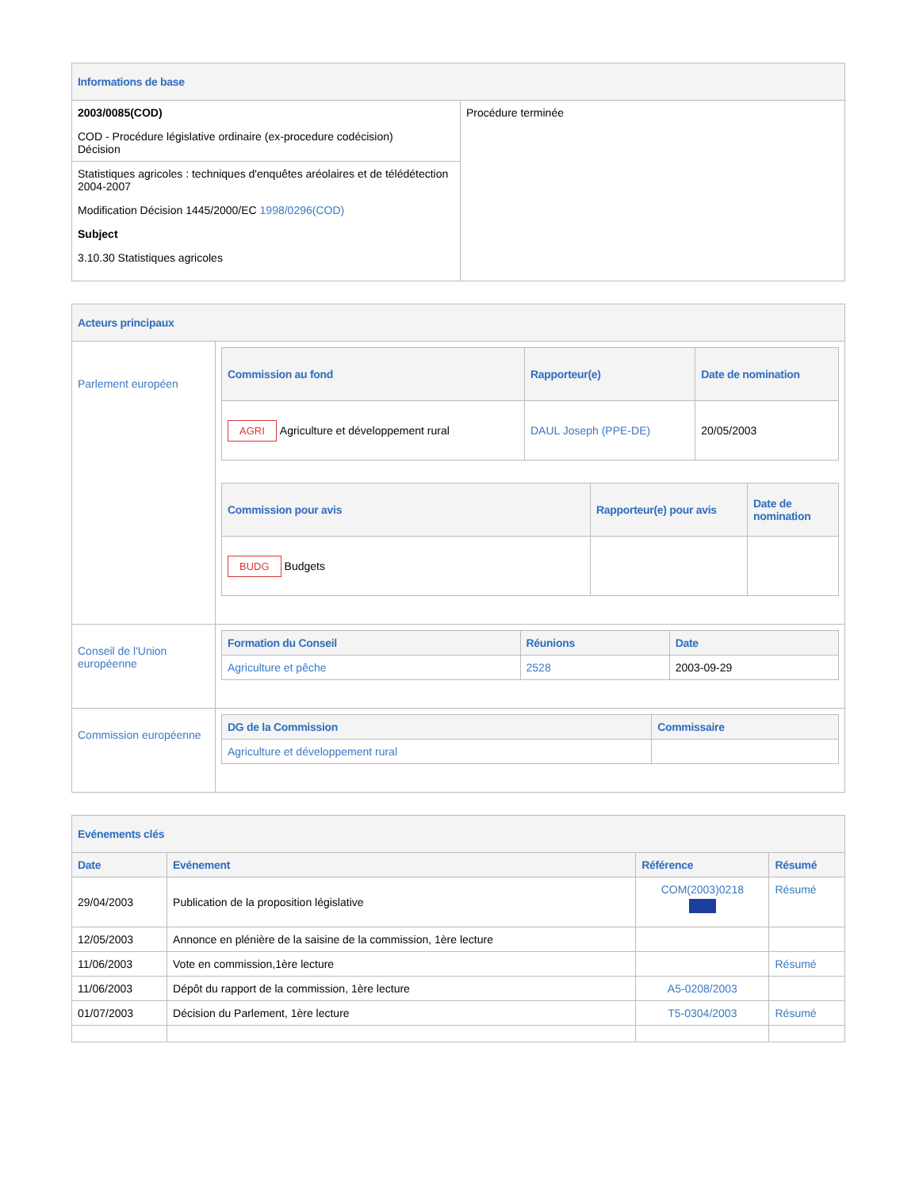| Informations de base | |
| --- | --- |
| 2003/0085(COD) COD - Procédure législative ordinaire (ex-procedure codécision) Décision | Procédure terminée |
| Statistiques agricoles : techniques d'enquêtes aréolaires et de télédétection 2004-2007 Modification Décision 1445/2000/EC 1998/0296(COD) Subject 3.10.30 Statistiques agricoles | |
| Acteurs principaux | |
| --- | --- |
| Parlement européen | / Commission au fond / Rapporteur(e) / Date de nomination / / --- / --- / --- / / AGRI Agriculture et développement rural / DAUL Joseph (PPE-DE) / 20/05/2003 / / Commission pour avis / Rapporteur(e) pour avis / Date de nomination / / --- / --- / --- / / BUDG Budgets / / / |
| Conseil de l'Union européenne | / Formation du Conseil / Réunions / Date / / --- / --- / --- / / Agriculture et pêche / 2528 / 2003-09-29 / |
| Commission européenne | / DG de la Commission / Commissaire / / --- / --- / / Agriculture et développement rural / / |
| Evénements clés | | | |
| --- | --- | --- | --- |
| Date | Evénement | Référence | Résumé |
| 29/04/2003 | Publication de la proposition législative | COM(2003)0218 | Résumé |
| 12/05/2003 | Annonce en plénière de la saisine de la commission, 1ère lecture | | |
| 11/06/2003 | Vote en commission,1ère lecture | | Résumé |
| 11/06/2003 | Dépôt du rapport de la commission, 1ère lecture | A5-0208/2003 | |
| 01/07/2003 | Décision du Parlement, 1ère lecture | T5-0304/2003 | Résumé |